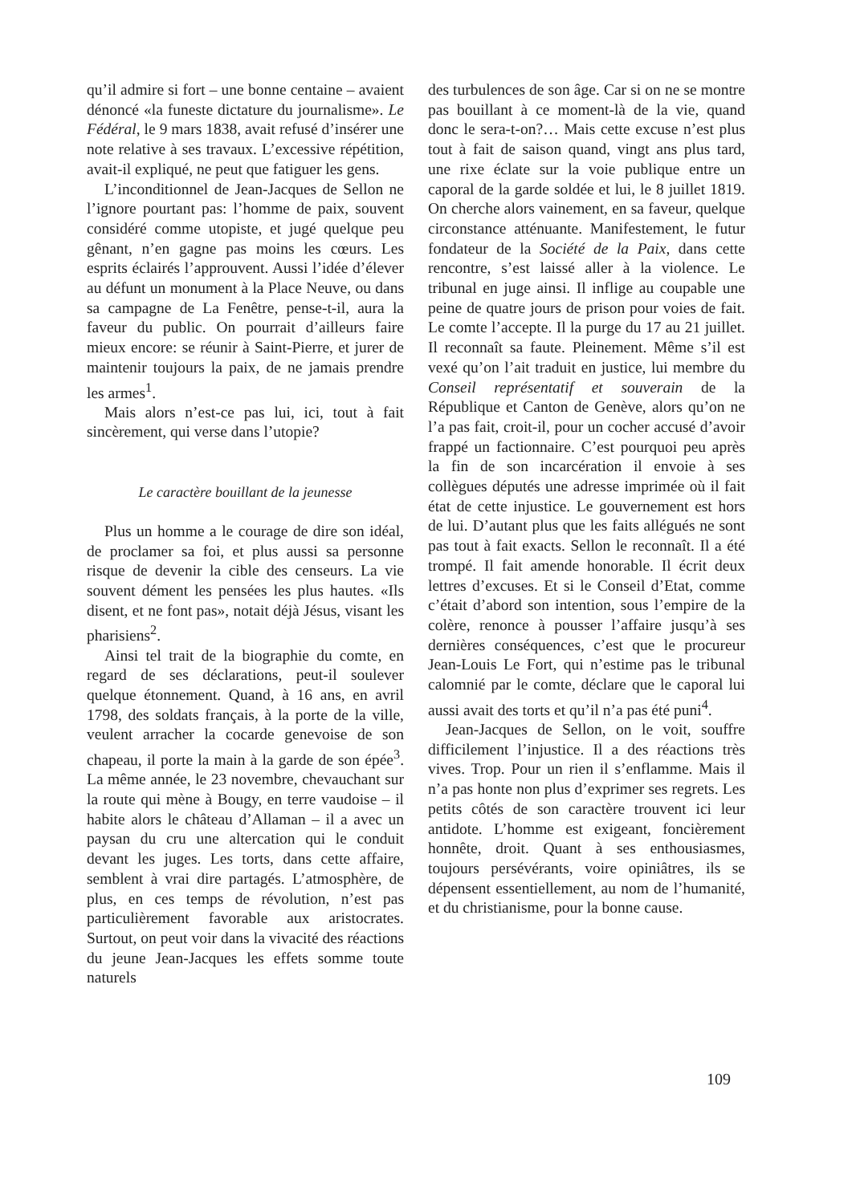qu’il admire si fort – une bonne centaine – avaient dénoncé «la funeste dictature du journalisme». Le Fédéral, le 9 mars 1838, avait refusé d’insérer une note relative à ses travaux. L’excessive répétition, avait-il expliqué, ne peut que fatiguer les gens.
L’inconditionnel de Jean-Jacques de Sellon ne l’ignore pourtant pas: l’homme de paix, souvent considéré comme utopiste, et jugé quelque peu gênant, n’en gagne pas moins les cœurs. Les esprits éclairés l’approuvent. Aussi l’idée d’élever au défunt un monument à la Place Neuve, ou dans sa campagne de La Fenêtre, pense-t-il, aura la faveur du public. On pourrait d’ailleurs faire mieux encore: se réunir à Saint-Pierre, et jurer de maintenir toujours la paix, de ne jamais prendre les armes<sup>1</sup>.
Mais alors n’est-ce pas lui, ici, tout à fait sincèrement, qui verse dans l’utopie?
Le caractère bouillant de la jeunesse
Plus un homme a le courage de dire son idéal, de proclamer sa foi, et plus aussi sa personne risque de devenir la cible des censeurs. La vie souvent dément les pensées les plus hautes. «Ils disent, et ne font pas», notait déjà Jésus, visant les pharisiens<sup>2</sup>.
Ainsi tel trait de la biographie du comte, en regard de ses déclarations, peut-il soulever quelque étonnement. Quand, à 16 ans, en avril 1798, des soldats français, à la porte de la ville, veulent arracher la cocarde genevoise de son chapeau, il porte la main à la garde de son épée<sup>3</sup>. La même année, le 23 novembre, chevauchant sur la route qui mène à Bougy, en terre vaudoise – il habite alors le château d’Allaman – il a avec un paysan du cru une altercation qui le conduit devant les juges. Les torts, dans cette affaire, semblent à vrai dire partagés. L’atmosphère, de plus, en ces temps de révolution, n’est pas particulièrement favorable aux aristocrates. Surtout, on peut voir dans la vivacité des réactions du jeune Jean-Jacques les effets somme toute naturels
des turbulences de son âge. Car si on ne se montre pas bouillant à ce moment-là de la vie, quand donc le sera-t-on?… Mais cette excuse n’est plus tout à fait de saison quand, vingt ans plus tard, une rixe éclate sur la voie publique entre un caporal de la garde soldée et lui, le 8 juillet 1819. On cherche alors vainement, en sa faveur, quelque circonstance atténuante. Manifestement, le futur fondateur de la Société de la Paix, dans cette rencontre, s’est laissé aller à la violence. Le tribunal en juge ainsi. Il inflige au coupable une peine de quatre jours de prison pour voies de fait. Le comte l’accepte. Il la purge du 17 au 21 juillet. Il reconnaît sa faute. Pleinement. Même s’il est vexé qu’on l’ait traduit en justice, lui membre du Conseil représentatif et souverain de la République et Canton de Genève, alors qu’on ne l’a pas fait, croit-il, pour un cocher accusé d’avoir frappé un factionnaire. C’est pourquoi peu après la fin de son incarcération il envoie à ses collègues députés une adresse imprimée où il fait état de cette injustice. Le gouvernement est hors de lui. D’autant plus que les faits allégués ne sont pas tout à fait exacts. Sellon le reconnaît. Il a été trompé. Il fait amende honorable. Il écrit deux lettres d’excuses. Et si le Conseil d’Etat, comme c’était d’abord son intention, sous l’empire de la colère, renonce à pousser l’affaire jusqu’à ses dernières conséquences, c’est que le procureur Jean-Louis Le Fort, qui n’estime pas le tribunal calomnié par le comte, déclare que le caporal lui aussi avait des torts et qu’il n’a pas été puni<sup>4</sup>.
Jean-Jacques de Sellon, on le voit, souffre difficilement l’injustice. Il a des réactions très vives. Trop. Pour un rien il s’enflamme. Mais il n’a pas honte non plus d’exprimer ses regrets. Les petits côtés de son caractère trouvent ici leur antidote. L’homme est exigeant, foncièrement honnête, droit. Quant à ses enthousiasmes, toujours persévérants, voire opiniâtres, ils se dépensent essentiellement, au nom de l’humanité, et du christianisme, pour la bonne cause.
109